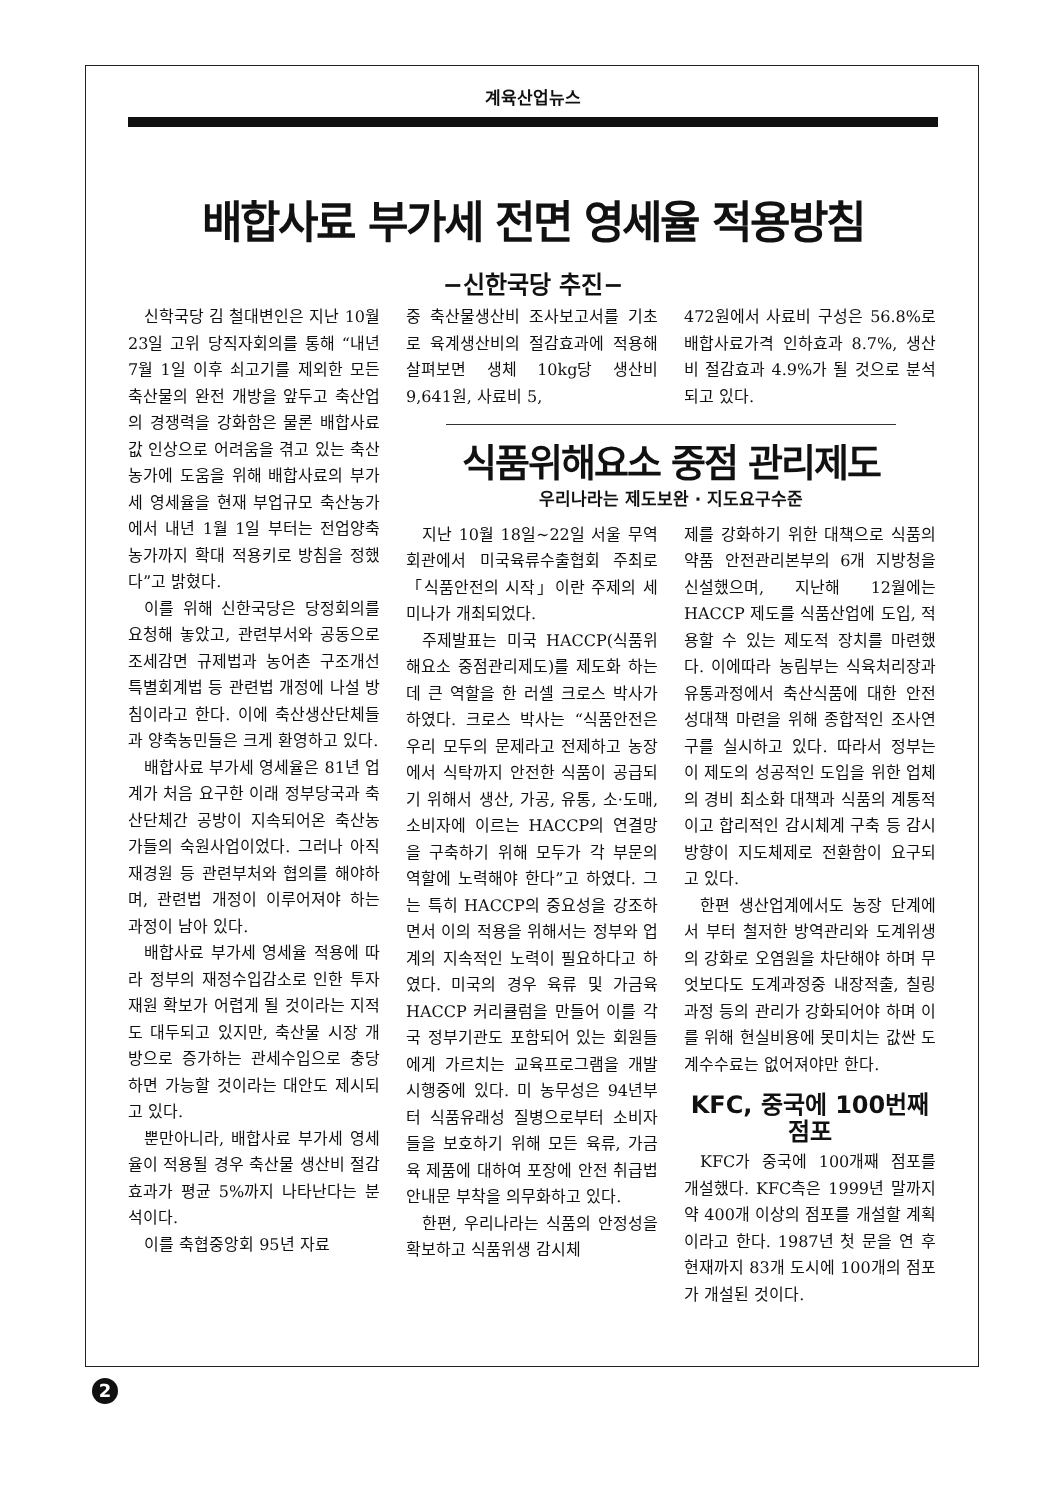계육산업뉴스
배합사료 부가세 전면 영세율 적용방침
−신한국당 추진−
신학국당 김 철대변인은 지난 10월 23일 고위 당직자회의를 통해 “내년 7월 1일 이후 쇠고기를 제외한 모든 축산물의 완전 개방을 앞두고 축산업의 경쟁력을 강화함은 물론 배합사료값 인상으로 어려움을 겪고 있는 축산농가에 도움을 위해 배합사료의 부가세 영세율을 현재 부업규모 축산농가에서 내년 1월 1일 부터는 전업양축농가까지 확대 적용키로 방침을 정했다”고 밝혔다.
이를 위해 신한국당은 당정회의를 요청해 놓았고, 관련부서와 공동으로 조세감면 규제법과 농어촌 구조개선 특별회계법 등 관련법 개정에 나설 방침이라고 한다. 이에 축산생산단체들과 양축농민들은 크게 환영하고 있다.
배합사료 부가세 영세율은 81년 업계가 처음 요구한 이래 정부당국과 축산단체간 공방이 지속되어온 축산농가들의 숙원사업이었다. 그러나 아직 재경원 등 관련부처와 협의를 해야하며, 관련법 개정이 이루어져야 하는 과정이 남아 있다.
배합사료 부가세 영세율 적용에 따라 정부의 재정수입감소로 인한 투자재원 확보가 어렵게 될 것이라는 지적도 대두되고 있지만, 축산물 시장 개방으로 증가하는 관세수입으로 충당하면 가능할 것이라는 대안도 제시되고 있다.
뿐만아니라, 배합사료 부가세 영세율이 적용될 경우 축산물 생산비 절감효과가 평균 5%까지 나타난다는 분석이다.
이를 축협중앙회 95년 자료
중 축산물생산비 조사보고서를 기초로 육계생산비의 절감효과에 적용해 살펴보면 생체 10kg당 생산비 9,641원, 사료비 5,
472원에서 사료비 구성은 56.8%로 배합사료가격 인하효과 8.7%, 생산비 절감효과 4.9%가 될 것으로 분석되고 있다.
식품위해요소 중점 관리제도
우리나라는 제도보완 · 지도요구수준
지난 10월 18일~22일 서울 무역회관에서 미국육류수출협회 주최로 「식품안전의 시작」이란 주제의 세미나가 개최되었다.
주제발표는 미국 HACCP(식품위해요소 중점관리제도)를 제도화 하는데 큰 역할을 한 러셀 크로스 박사가 하였다. 크로스 박사는 “식품안전은 우리 모두의 문제라고 전제하고 농장에서 식탁까지 안전한 식품이 공급되기 위해서 생산, 가공, 유통, 소·도매, 소비자에 이르는 HACCP의 연결망을 구축하기 위해 모두가 각 부문의 역할에 노력해야 한다”고 하였다. 그는 특히 HACCP의 중요성을 강조하면서 이의 적용을 위해서는 정부와 업계의 지속적인 노력이 필요하다고 하였다. 미국의 경우 육류 및 가금육 HACCP 커리큘럼을 만들어 이를 각국 정부기관도 포함되어 있는 회원들에게 가르치는 교육프로그램을 개발 시행중에 있다. 미 농무성은 94년부터 식품유래성 질병으로부터 소비자들을 보호하기 위해 모든 육류, 가금육 제품에 대하여 포장에 안전 취급법 안내문 부착을 의무화하고 있다.
한편, 우리나라는 식품의 안정성을 확보하고 식품위생 감시체
제를 강화하기 위한 대책으로 식품의약품 안전관리본부의 6개 지방청을 신설했으며, 지난해 12월에는 HACCP 제도를 식품산업에 도입, 적용할 수 있는 제도적 장치를 마련했다. 이에따라 농림부는 식육처리장과 유통과정에서 축산식품에 대한 안전성대책 마련을 위해 종합적인 조사연구를 실시하고 있다. 따라서 정부는 이 제도의 성공적인 도입을 위한 업체의 경비 최소화 대책과 식품의 계통적이고 합리적인 감시체계 구축 등 감시방향이 지도체제로 전환함이 요구되고 있다.
한편 생산업계에서도 농장 단계에서 부터 철저한 방역관리와 도계위생의 강화로 오염원을 차단해야 하며 무엇보다도 도계과정중 내장적출, 칠링 과정 등의 관리가 강화되어야 하며 이를 위해 현실비용에 못미치는 값싼 도계수수료는 없어져야만 한다.
KFC, 중국에 100번째 점포
KFC가 중국에 100개째 점포를 개설했다. KFC측은 1999년 말까지 약 400개 이상의 점포를 개설할 계획이라고 한다. 1987년 첫 문을 연 후 현재까지 83개 도시에 100개의 점포가 개설된 것이다.
2